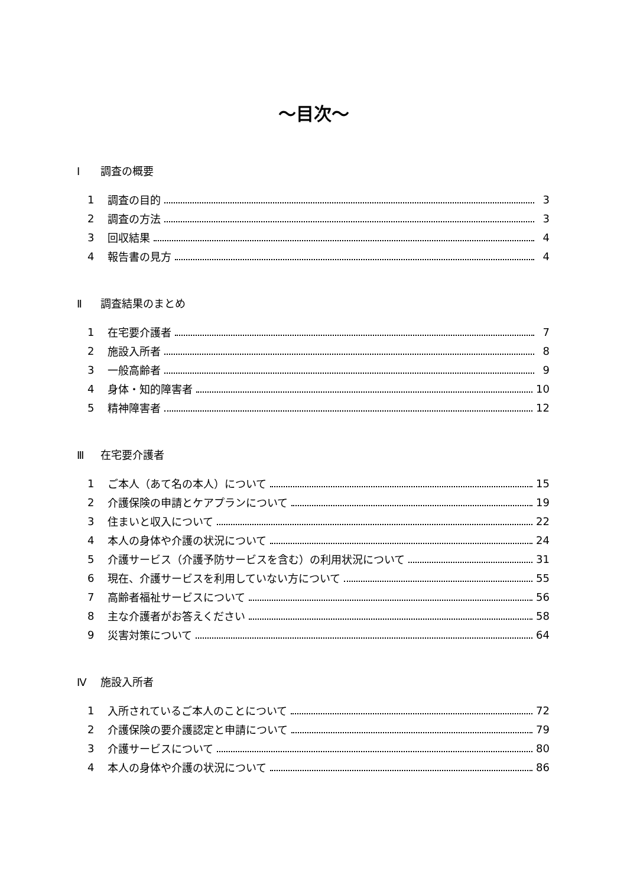～目次～
Ⅰ 調査の概要
1 調査の目的 3
2 調査の方法 3
3 回収結果 4
4 報告書の見方 4
Ⅱ 調査結果のまとめ
1 在宅要介護者 7
2 施設入所者 8
3 一般高齢者 9
4 身体・知的障害者 10
5 精神障害者 12
Ⅲ 在宅要介護者
1 ご本人（あて名の本人）について 15
2 介護保険の申請とケアプランについて 19
3 住まいと収入について 22
4 本人の身体や介護の状況について 24
5 介護サービス（介護予防サービスを含む）の利用状況について 31
6 現在、介護サービスを利用していない方について 55
7 高齢者福祉サービスについて 56
8 主な介護者がお答えください 58
9 災害対策について 64
Ⅳ 施設入所者
1 入所されているご本人のことについて 72
2 介護保険の要介護認定と申請について 79
3 介護サービスについて 80
4 本人の身体や介護の状況について 86